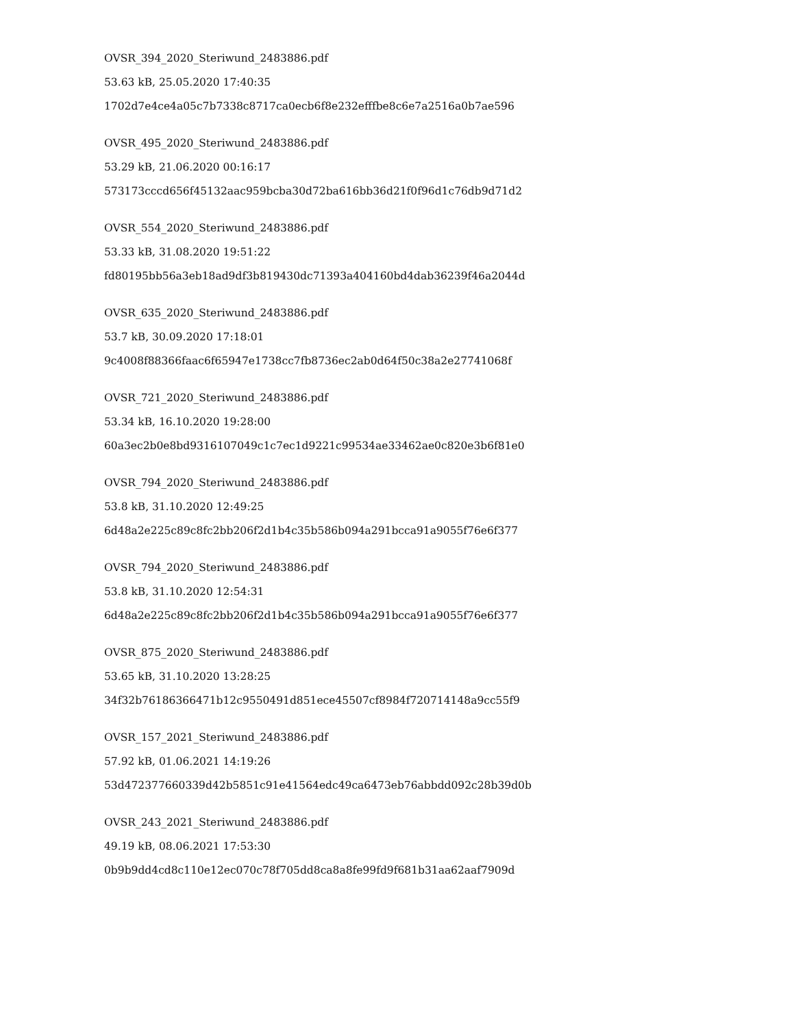OVSR_394_2020_Steriwund_2483886.pdf
53.63 kB, 25.05.2020 17:40:35
1702d7e4ce4a05c7b7338c8717ca0ecb6f8e232efffbe8c6e7a2516a0b7ae596
OVSR_495_2020_Steriwund_2483886.pdf
53.29 kB, 21.06.2020 00:16:17
573173cccd656f45132aac959bcba30d72ba616bb36d21f0f96d1c76db9d71d2
OVSR_554_2020_Steriwund_2483886.pdf
53.33 kB, 31.08.2020 19:51:22
fd80195bb56a3eb18ad9df3b819430dc71393a404160bd4dab36239f46a2044d
OVSR_635_2020_Steriwund_2483886.pdf
53.7 kB, 30.09.2020 17:18:01
9c4008f88366faac6f65947e1738cc7fb8736ec2ab0d64f50c38a2e27741068f
OVSR_721_2020_Steriwund_2483886.pdf
53.34 kB, 16.10.2020 19:28:00
60a3ec2b0e8bd9316107049c1c7ec1d9221c99534ae33462ae0c820e3b6f81e0
OVSR_794_2020_Steriwund_2483886.pdf
53.8 kB, 31.10.2020 12:49:25
6d48a2e225c89c8fc2bb206f2d1b4c35b586b094a291bcca91a9055f76e6f377
OVSR_794_2020_Steriwund_2483886.pdf
53.8 kB, 31.10.2020 12:54:31
6d48a2e225c89c8fc2bb206f2d1b4c35b586b094a291bcca91a9055f76e6f377
OVSR_875_2020_Steriwund_2483886.pdf
53.65 kB, 31.10.2020 13:28:25
34f32b76186366471b12c9550491d851ece45507cf8984f720714148a9cc55f9
OVSR_157_2021_Steriwund_2483886.pdf
57.92 kB, 01.06.2021 14:19:26
53d472377660339d42b5851c91e41564edc49ca6473eb76abbdd092c28b39d0b
OVSR_243_2021_Steriwund_2483886.pdf
49.19 kB, 08.06.2021 17:53:30
0b9b9dd4cd8c110e12ec070c78f705dd8ca8a8fe99fd9f681b31aa62aaf7909d